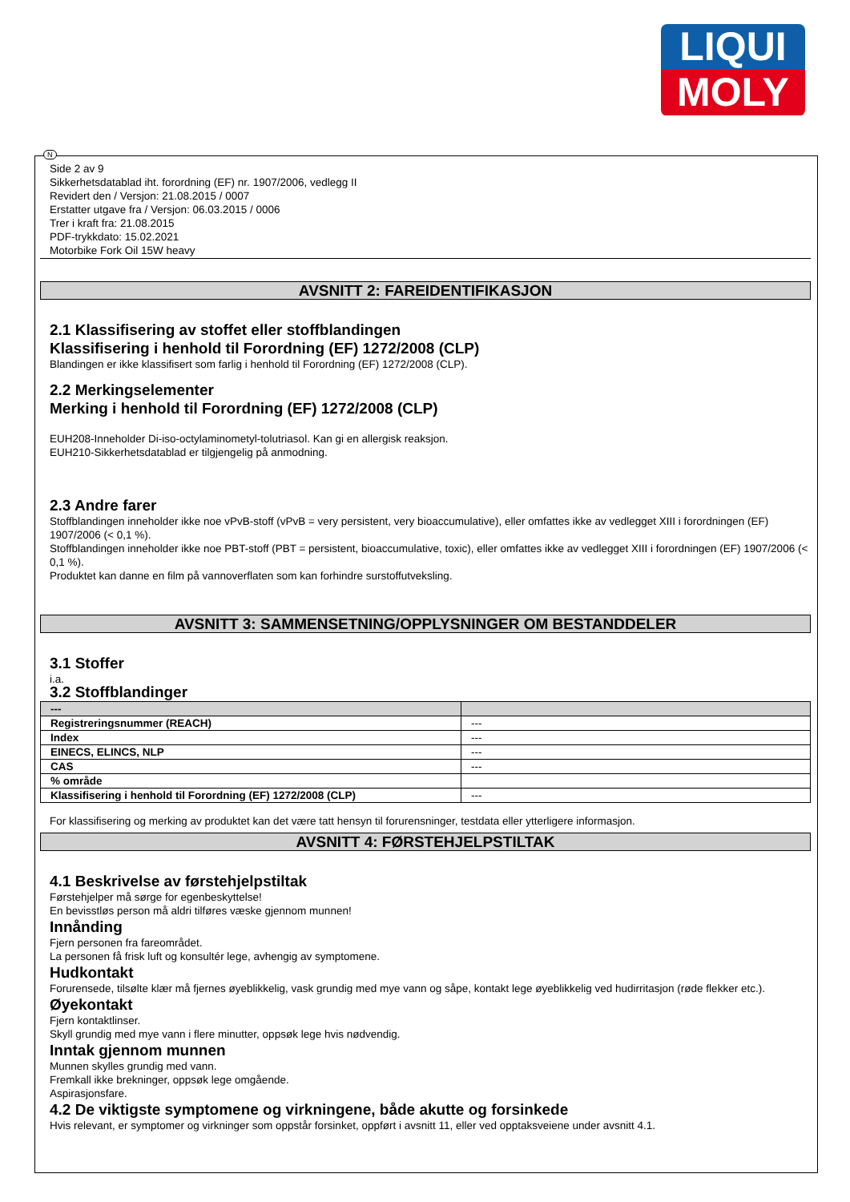LIQUI
MOLY
N
Side 2 av 9
Sikkerhetsdatablad iht. forordning (EF) nr. 1907/2006, vedlegg II
Revidert den / Versjon: 21.08.2015 / 0007
Erstatter utgave fra / Versjon: 06.03.2015 / 0006
Trer i kraft fra: 21.08.2015
PDF-trykkdato: 15.02.2021
Motorbike Fork Oil 15W heavy
AVSNITT 2: FAREIDENTIFIKASJON
2.1 Klassifisering av stoffet eller stoffblandingen
Klassifisering i henhold til Forordning (EF) 1272/2008 (CLP)
Blandingen er ikke klassifisert som farlig i henhold til Forordning (EF) 1272/2008 (CLP).
2.2 Merkingselementer
Merking i henhold til Forordning (EF) 1272/2008 (CLP)
EUH208-Inneholder Di-iso-octylaminometyl-tolutriasol. Kan gi en allergisk reaksjon.
EUH210-Sikkerhetsdatablad er tilgjengelig på anmodning.
2.3 Andre farer
Stoffblandingen inneholder ikke noe vPvB-stoff (vPvB = very persistent, very bioaccumulative), eller omfattes ikke av vedlegget XIII i forordningen (EF) 1907/2006 (< 0,1 %).
Stoffblandingen inneholder ikke noe PBT-stoff (PBT = persistent, bioaccumulative, toxic), eller omfattes ikke av vedlegget XIII i forordningen (EF) 1907/2006 (< 0,1 %).
Produktet kan danne en film på vannoverflaten som kan forhindre surstoffutveksling.
AVSNITT 3: SAMMENSETNING/OPPLYSNINGER OM BESTANDDELER
3.1 Stoffer
i.a.
3.2 Stoffblandinger
| --- | |
| --- | --- |
| Registreringsnummer (REACH) | --- |
| Index | --- |
| EINECS, ELINCS, NLP | --- |
| CAS | --- |
| % område | |
| Klassifisering i henhold til Forordning (EF) 1272/2008 (CLP) | --- |
For klassifisering og merking av produktet kan det være tatt hensyn til forurensninger, testdata eller ytterligere informasjon.
AVSNITT 4: FØRSTEHJELPSTILTAK
4.1 Beskrivelse av førstehjelpstiltak
Førstehjelper må sørge for egenbeskyttelse!
En bevisstløs person må aldri tilføres væske gjennom munnen!
Innånding
Fjern personen fra fareområdet.
La personen få frisk luft og konsultér lege, avhengig av symptomene.
Hudkontakt
Forurensede, tilsølte klær må fjernes øyeblikkelig, vask grundig med mye vann og såpe, kontakt lege øyeblikkelig ved hudirritasjon (røde flekker etc.).
Øyekontakt
Fjern kontaktlinser.
Skyll grundig med mye vann i flere minutter, oppsøk lege hvis nødvendig.
Inntak gjennom munnen
Munnen skylles grundig med vann.
Fremkall ikke brekninger, oppsøk lege omgående.
Aspirasjonsfare.
4.2 De viktigste symptomene og virkningene, både akutte og forsinkede
Hvis relevant, er symptomer og virkninger som oppstår forsinket, oppført i avsnitt 11, eller ved opptaksveiene under avsnitt 4.1.